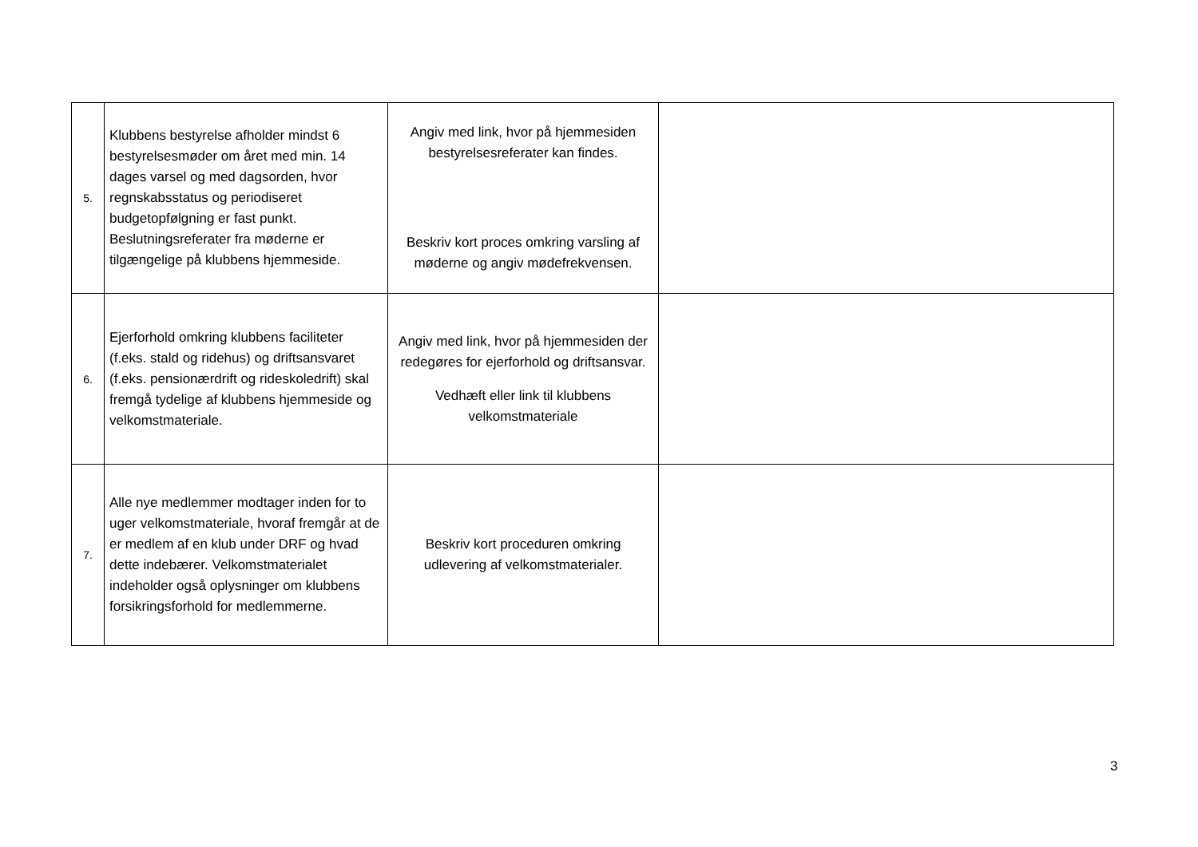| 5. | Klubbens bestyrelse afholder mindst 6 bestyrelsesmøder om året med min. 14 dages varsel og med dagsorden, hvor regnskabsstatus og periodiseret budgetopfølgning er fast punkt. Beslutningsreferater fra møderne er tilgængelige på klubbens hjemmeside. | Angiv med link, hvor på hjemmesiden bestyrelsesreferater kan findes. Beskriv kort proces omkring varsling af møderne og angiv mødefrekvensen. | |
| 6. | Ejerforhold omkring klubbens faciliteter (f.eks. stald og ridehus) og driftsansvaret (f.eks. pensionærdrift og rideskoledrift) skal fremgå tydelige af klubbens hjemmeside og velkomstmateriale. | Angiv med link, hvor på hjemmesiden der redegøres for ejerforhold og driftsansvar. Vedhæft eller link til klubbens velkomstmateriale | |
| 7. | Alle nye medlemmer modtager inden for to uger velkomstmateriale, hvoraf fremgår at de er medlem af en klub under DRF og hvad dette indebærer. Velkomstmaterialet indeholder også oplysninger om klubbens forsikringsforhold for medlemmerne. | Beskriv kort proceduren omkring udlevering af velkomstmaterialer. | |
3